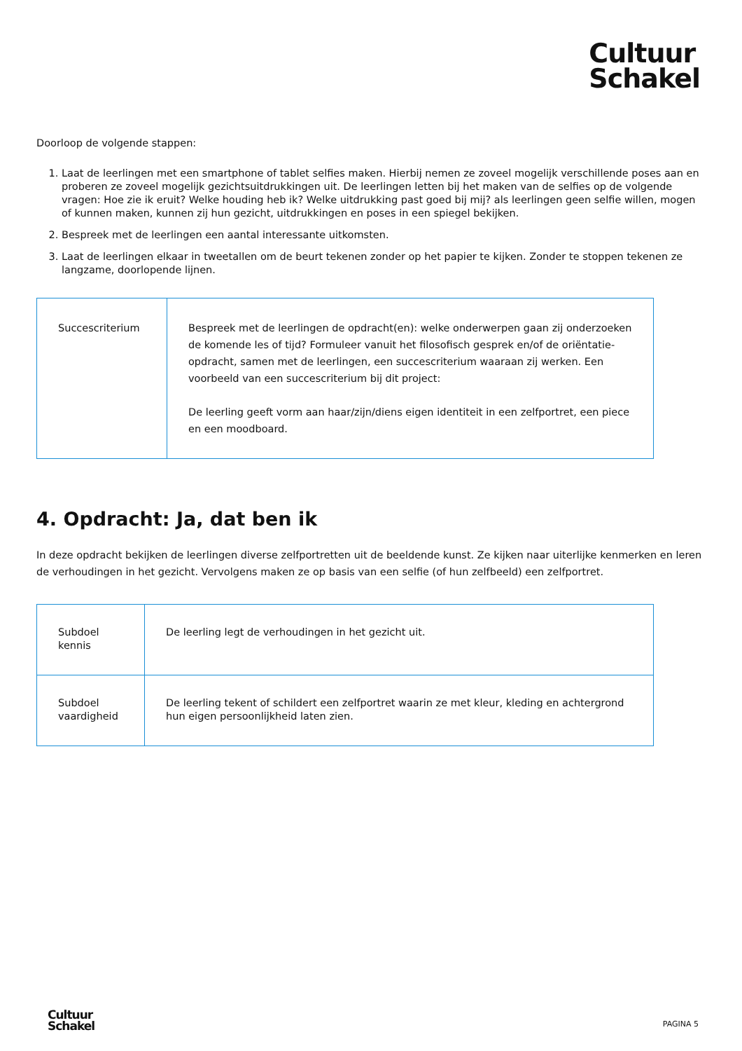Cultuur
Schakel
Doorloop de volgende stappen:
1. Laat de leerlingen met een smartphone of tablet selfies maken. Hierbij nemen ze zoveel mogelijk verschillende poses aan en proberen ze zoveel mogelijk gezichtsuitdrukkingen uit. De leerlingen letten bij het maken van de selfies op de volgende vragen: Hoe zie ik eruit? Welke houding heb ik? Welke uitdrukking past goed bij mij? als leerlingen geen selfie willen, mogen of kunnen maken, kunnen zij hun gezicht, uitdrukkingen en poses in een spiegel bekijken.
2. Bespreek met de leerlingen een aantal interessante uitkomsten.
3. Laat de leerlingen elkaar in tweetallen om de beurt tekenen zonder op het papier te kijken. Zonder te stoppen tekenen ze langzame, doorlopende lijnen.
| Succescriterium | Bespreek met de leerlingen de opdracht(en): welke onderwerpen gaan zij onderzoeken de komende les of tijd? Formuleer vanuit het filosofisch gesprek en/of de oriëntatie-opdracht, samen met de leerlingen, een succescriterium waaraan zij werken. Een voorbeeld van een succescriterium bij dit project: De leerling geeft vorm aan haar/zijn/diens eigen identiteit in een zelfportret, een piece en een moodboard. |
4. Opdracht: Ja, dat ben ik
In deze opdracht bekijken de leerlingen diverse zelfportretten uit de beeldende kunst. Ze kijken naar uiterlijke kenmerken en leren de verhoudingen in het gezicht. Vervolgens maken ze op basis van een selfie (of hun zelfbeeld) een zelfportret.
| Subdoel kennis | De leerling legt de verhoudingen in het gezicht uit. |
| Subdoel vaardigheid | De leerling tekent of schildert een zelfportret waarin ze met kleur, kleding en achtergrond hun eigen persoonlijkheid laten zien. |
Cultuur
Schakel
PAGINA 5